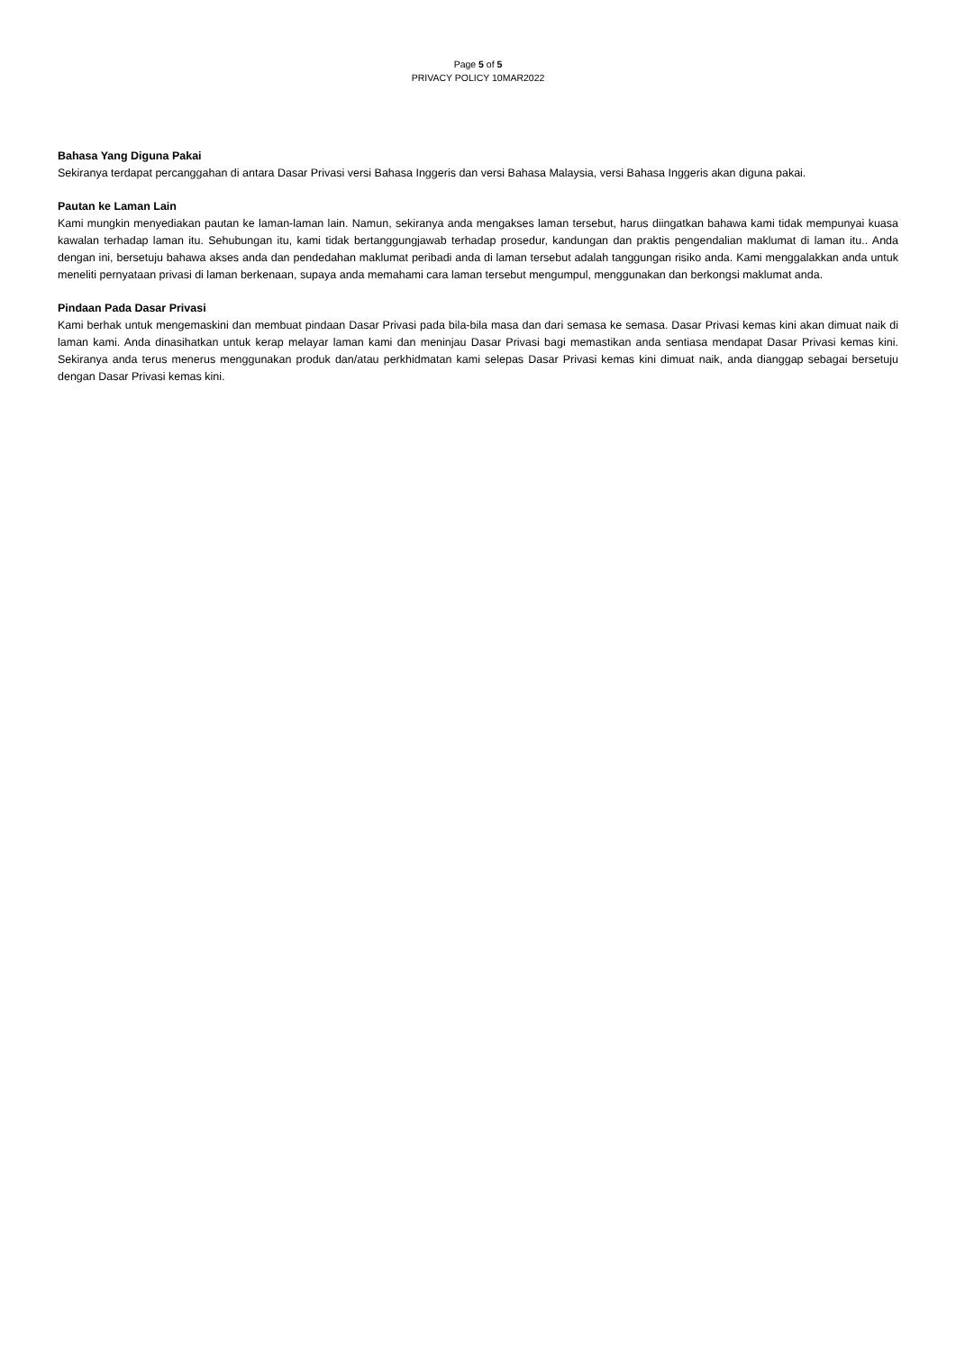Page 5 of 5
PRIVACY POLICY 10MAR2022
Bahasa Yang Diguna Pakai
Sekiranya terdapat percanggahan di antara Dasar Privasi versi Bahasa Inggeris dan versi Bahasa Malaysia, versi Bahasa Inggeris akan diguna pakai.
Pautan ke Laman Lain
Kami mungkin menyediakan pautan ke laman-laman lain. Namun, sekiranya anda mengakses laman tersebut, harus diingatkan bahawa kami tidak mempunyai kuasa kawalan terhadap laman itu. Sehubungan itu, kami tidak bertanggungjawab terhadap prosedur, kandungan dan praktis pengendalian maklumat di laman itu.. Anda dengan ini, bersetuju bahawa akses anda dan pendedahan maklumat peribadi anda di laman tersebut adalah tanggungan risiko anda. Kami menggalakkan anda untuk meneliti pernyataan privasi di laman berkenaan, supaya anda memahami cara laman tersebut mengumpul, menggunakan dan berkongsi maklumat anda.
Pindaan Pada Dasar Privasi
Kami berhak untuk mengemaskini dan membuat pindaan Dasar Privasi pada bila-bila masa dan dari semasa ke semasa. Dasar Privasi kemas kini akan dimuat naik di laman kami. Anda dinasihatkan untuk kerap melayar laman kami dan meninjau Dasar Privasi bagi memastikan anda sentiasa mendapat Dasar Privasi kemas kini. Sekiranya anda terus menerus menggunakan produk dan/atau perkhidmatan kami selepas Dasar Privasi kemas kini dimuat naik, anda dianggap sebagai bersetuju dengan Dasar Privasi kemas kini.